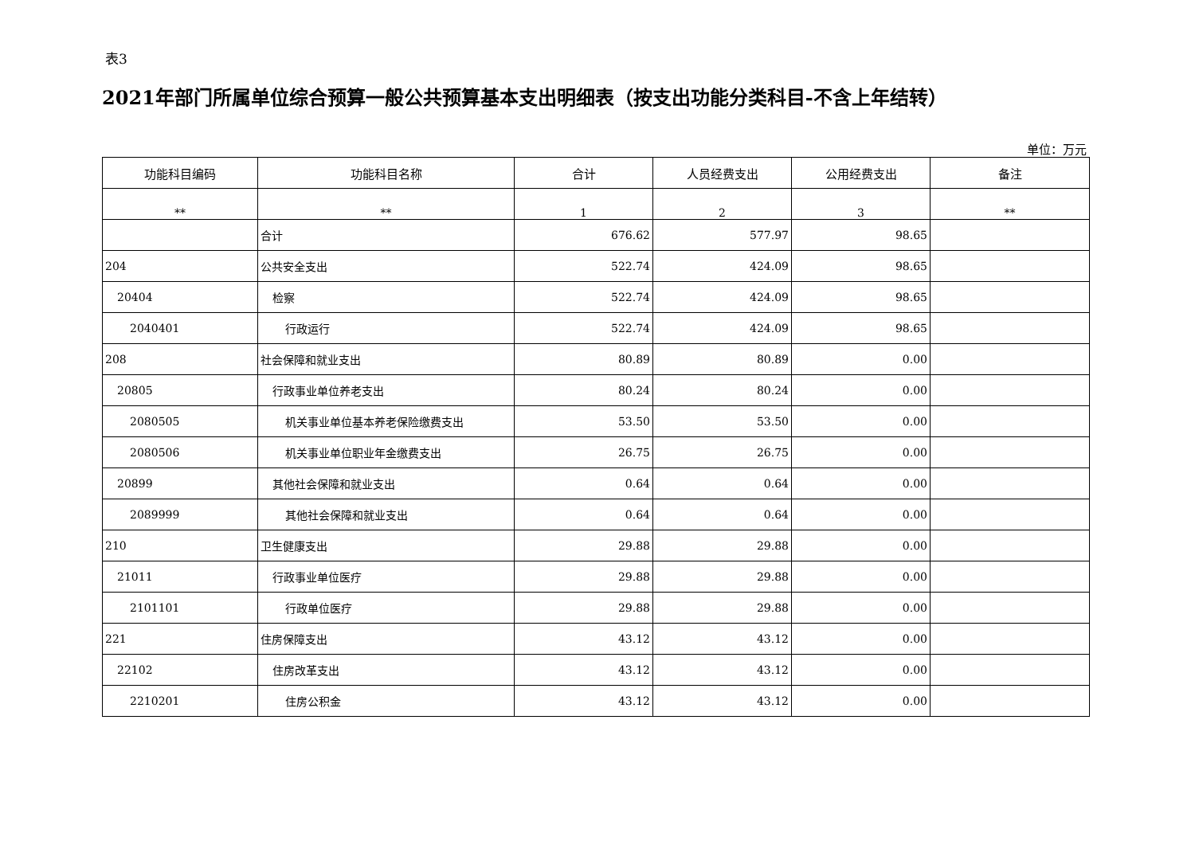表3
2021年部门所属单位综合预算一般公共预算基本支出明细表（按支出功能分类科目-不含上年结转）
单位：万元
| 功能科目编码 | 功能科目名称 | 合计 | 人员经费支出 | 公用经费支出 | 备注 |
| --- | --- | --- | --- | --- | --- |
| ** | ** | 1 | 2 | 3 | ** |
| | 合计 | 676.62 | 577.97 | 98.65 | |
| 204 | 公共安全支出 | 522.74 | 424.09 | 98.65 | |
| 20404 | 检察 | 522.74 | 424.09 | 98.65 | |
| 2040401 | 行政运行 | 522.74 | 424.09 | 98.65 | |
| 208 | 社会保障和就业支出 | 80.89 | 80.89 | 0.00 | |
| 20805 | 行政事业单位养老支出 | 80.24 | 80.24 | 0.00 | |
| 2080505 | 机关事业单位基本养老保险缴费支出 | 53.50 | 53.50 | 0.00 | |
| 2080506 | 机关事业单位职业年金缴费支出 | 26.75 | 26.75 | 0.00 | |
| 20899 | 其他社会保障和就业支出 | 0.64 | 0.64 | 0.00 | |
| 2089999 | 其他社会保障和就业支出 | 0.64 | 0.64 | 0.00 | |
| 210 | 卫生健康支出 | 29.88 | 29.88 | 0.00 | |
| 21011 | 行政事业单位医疗 | 29.88 | 29.88 | 0.00 | |
| 2101101 | 行政单位医疗 | 29.88 | 29.88 | 0.00 | |
| 221 | 住房保障支出 | 43.12 | 43.12 | 0.00 | |
| 22102 | 住房改革支出 | 43.12 | 43.12 | 0.00 | |
| 2210201 | 住房公积金 | 43.12 | 43.12 | 0.00 | |